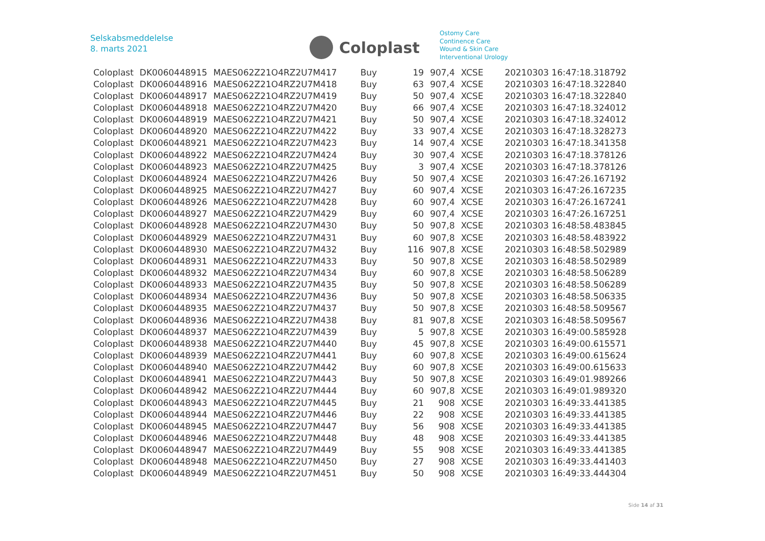Selskabsmeddelelse
8. marts 2021
Coloplast
Ostomy Care
Continence Care
Wound & Skin Care
Interventional Urology
| Coloplast | DK0060448915 | MAES062Z21O4RZ2U7M417 | Buy | 19 | 907,4 | XCSE | 20210303 16:47:18.318792 |
| Coloplast | DK0060448916 | MAES062Z21O4RZ2U7M418 | Buy | 63 | 907,4 | XCSE | 20210303 16:47:18.322840 |
| Coloplast | DK0060448917 | MAES062Z21O4RZ2U7M419 | Buy | 50 | 907,4 | XCSE | 20210303 16:47:18.322840 |
| Coloplast | DK0060448918 | MAES062Z21O4RZ2U7M420 | Buy | 66 | 907,4 | XCSE | 20210303 16:47:18.324012 |
| Coloplast | DK0060448919 | MAES062Z21O4RZ2U7M421 | Buy | 50 | 907,4 | XCSE | 20210303 16:47:18.324012 |
| Coloplast | DK0060448920 | MAES062Z21O4RZ2U7M422 | Buy | 33 | 907,4 | XCSE | 20210303 16:47:18.328273 |
| Coloplast | DK0060448921 | MAES062Z21O4RZ2U7M423 | Buy | 14 | 907,4 | XCSE | 20210303 16:47:18.341358 |
| Coloplast | DK0060448922 | MAES062Z21O4RZ2U7M424 | Buy | 30 | 907,4 | XCSE | 20210303 16:47:18.378126 |
| Coloplast | DK0060448923 | MAES062Z21O4RZ2U7M425 | Buy | 3 | 907,4 | XCSE | 20210303 16:47:18.378126 |
| Coloplast | DK0060448924 | MAES062Z21O4RZ2U7M426 | Buy | 50 | 907,4 | XCSE | 20210303 16:47:26.167192 |
| Coloplast | DK0060448925 | MAES062Z21O4RZ2U7M427 | Buy | 60 | 907,4 | XCSE | 20210303 16:47:26.167235 |
| Coloplast | DK0060448926 | MAES062Z21O4RZ2U7M428 | Buy | 60 | 907,4 | XCSE | 20210303 16:47:26.167241 |
| Coloplast | DK0060448927 | MAES062Z21O4RZ2U7M429 | Buy | 60 | 907,4 | XCSE | 20210303 16:47:26.167251 |
| Coloplast | DK0060448928 | MAES062Z21O4RZ2U7M430 | Buy | 50 | 907,8 | XCSE | 20210303 16:48:58.483845 |
| Coloplast | DK0060448929 | MAES062Z21O4RZ2U7M431 | Buy | 60 | 907,8 | XCSE | 20210303 16:48:58.483922 |
| Coloplast | DK0060448930 | MAES062Z21O4RZ2U7M432 | Buy | 116 | 907,8 | XCSE | 20210303 16:48:58.502989 |
| Coloplast | DK0060448931 | MAES062Z21O4RZ2U7M433 | Buy | 50 | 907,8 | XCSE | 20210303 16:48:58.502989 |
| Coloplast | DK0060448932 | MAES062Z21O4RZ2U7M434 | Buy | 60 | 907,8 | XCSE | 20210303 16:48:58.506289 |
| Coloplast | DK0060448933 | MAES062Z21O4RZ2U7M435 | Buy | 50 | 907,8 | XCSE | 20210303 16:48:58.506289 |
| Coloplast | DK0060448934 | MAES062Z21O4RZ2U7M436 | Buy | 50 | 907,8 | XCSE | 20210303 16:48:58.506335 |
| Coloplast | DK0060448935 | MAES062Z21O4RZ2U7M437 | Buy | 50 | 907,8 | XCSE | 20210303 16:48:58.509567 |
| Coloplast | DK0060448936 | MAES062Z21O4RZ2U7M438 | Buy | 81 | 907,8 | XCSE | 20210303 16:48:58.509567 |
| Coloplast | DK0060448937 | MAES062Z21O4RZ2U7M439 | Buy | 5 | 907,8 | XCSE | 20210303 16:49:00.585928 |
| Coloplast | DK0060448938 | MAES062Z21O4RZ2U7M440 | Buy | 45 | 907,8 | XCSE | 20210303 16:49:00.615571 |
| Coloplast | DK0060448939 | MAES062Z21O4RZ2U7M441 | Buy | 60 | 907,8 | XCSE | 20210303 16:49:00.615624 |
| Coloplast | DK0060448940 | MAES062Z21O4RZ2U7M442 | Buy | 60 | 907,8 | XCSE | 20210303 16:49:00.615633 |
| Coloplast | DK0060448941 | MAES062Z21O4RZ2U7M443 | Buy | 50 | 907,8 | XCSE | 20210303 16:49:01.989266 |
| Coloplast | DK0060448942 | MAES062Z21O4RZ2U7M444 | Buy | 60 | 907,8 | XCSE | 20210303 16:49:01.989320 |
| Coloplast | DK0060448943 | MAES062Z21O4RZ2U7M445 | Buy | 21 | 908 | XCSE | 20210303 16:49:33.441385 |
| Coloplast | DK0060448944 | MAES062Z21O4RZ2U7M446 | Buy | 22 | 908 | XCSE | 20210303 16:49:33.441385 |
| Coloplast | DK0060448945 | MAES062Z21O4RZ2U7M447 | Buy | 56 | 908 | XCSE | 20210303 16:49:33.441385 |
| Coloplast | DK0060448946 | MAES062Z21O4RZ2U7M448 | Buy | 48 | 908 | XCSE | 20210303 16:49:33.441385 |
| Coloplast | DK0060448947 | MAES062Z21O4RZ2U7M449 | Buy | 55 | 908 | XCSE | 20210303 16:49:33.441385 |
| Coloplast | DK0060448948 | MAES062Z21O4RZ2U7M450 | Buy | 27 | 908 | XCSE | 20210303 16:49:33.441403 |
| Coloplast | DK0060448949 | MAES062Z21O4RZ2U7M451 | Buy | 50 | 908 | XCSE | 20210303 16:49:33.444304 |
Side 14 af 31